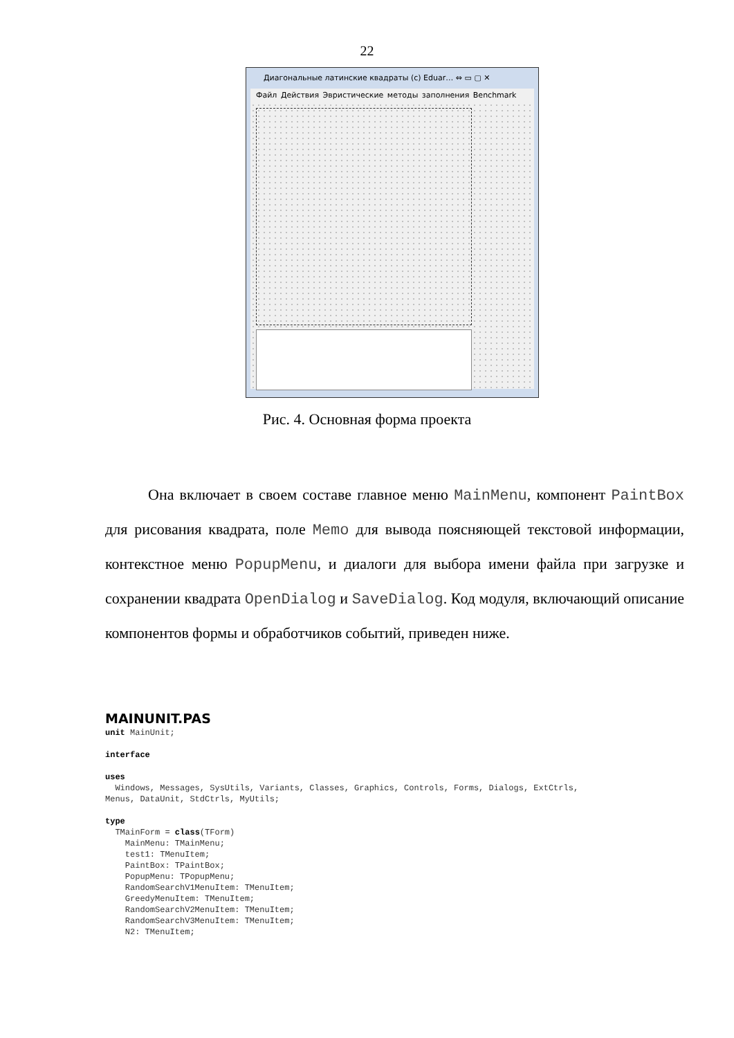22
Диагональные латинские квадраты (c) Eduar… ⇔ ▭ ▢ ✕
Файл Действия Эвристические методы заполнения Benchmark
Рис. 4. Основная форма проекта
Она включает в своем составе главное меню MainMenu, компонент PaintBox для рисования квадрата, поле Memo для вывода поясняющей текстовой информации, контекстное меню PopupMenu, и диалоги для выбора имени файла при загрузке и сохранении квадрата OpenDialog и SaveDialog. Код модуля, включающий описание компонентов формы и обработчиков событий, приведен ниже.
MAINUNIT.PAS
unit MainUnit;

interface

uses
  Windows, Messages, SysUtils, Variants, Classes, Graphics, Controls, Forms, Dialogs, ExtCtrls,
Menus, DataUnit, StdCtrls, MyUtils;

type
  TMainForm = class(TForm)
    MainMenu: TMainMenu;
    test1: TMenuItem;
    PaintBox: TPaintBox;
    PopupMenu: TPopupMenu;
    RandomSearchV1MenuItem: TMenuItem;
    GreedyMenuItem: TMenuItem;
    RandomSearchV2MenuItem: TMenuItem;
    RandomSearchV3MenuItem: TMenuItem;
    N2: TMenuItem;